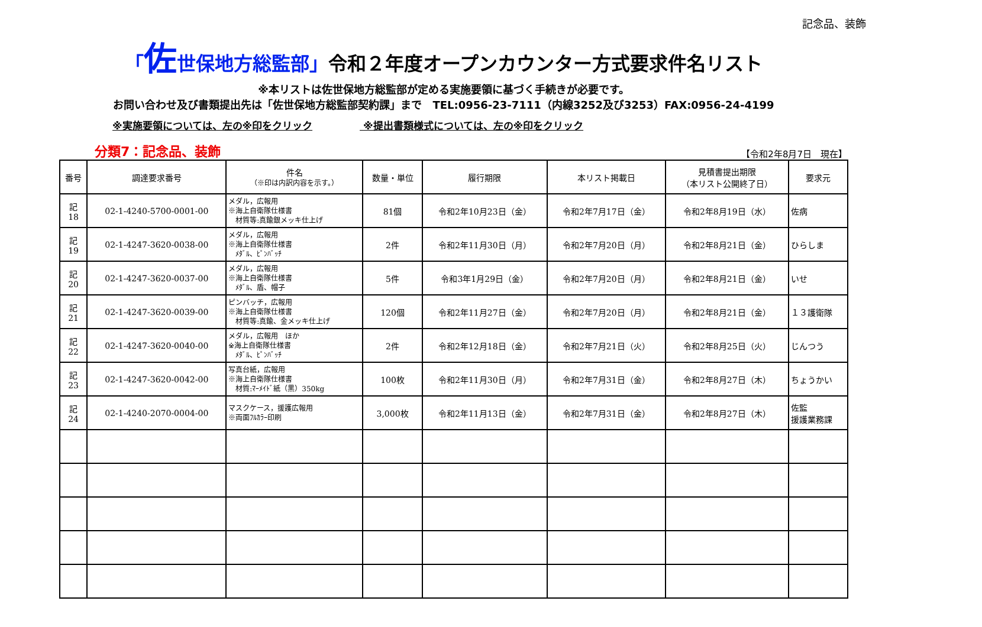記念品、装飾
「佐世保地方総監部」令和２年度オープンカウンター方式要求件名リスト
※本リストは佐世保地方総監部が定める実施要領に基づく手続きが必要です。
お問い合わせ及び書類提出先は「佐世保地方総監部契約課」まで　TEL:0956-23-7111（内線3252及び3253）FAX:0956-24-4199
※実施要領については、左の※印をクリック ※提出書類様式については、左の※印をクリック
分類7：記念品、装飾
【令和2年8月7日　現在】
| 番号 | 調達要求番号 | 件名 （※印は内訳内容を示す。） | 数量・単位 | 履行期限 | 本リスト掲載日 | 見積書提出期限 （本リスト公開終了日） | 要求元 |
| --- | --- | --- | --- | --- | --- | --- | --- |
| 記 18 | 02-1-4240-5700-0001-00 | メダル，広報用 ※海上自衛隊仕様書 材質等:真鍮銀メッキ仕上げ | 81個 | 令和2年10月23日（金） | 令和2年7月17日（金） | 令和2年8月19日（水） | 佐病 |
| 記 19 | 02-1-4247-3620-0038-00 | メダル，広報用 ※海上自衛隊仕様書 ﾒﾀﾞﾙ、ﾋﾟﾝﾊﾞｯﾁ | 2件 | 令和2年11月30日（月） | 令和2年7月20日（月） | 令和2年8月21日（金） | ひらしま |
| 記 20 | 02-1-4247-3620-0037-00 | メダル，広報用 ※海上自衛隊仕様書 ﾒﾀﾞﾙ、盾、帽子 | 5件 | 令和3年1月29日（金） | 令和2年7月20日（月） | 令和2年8月21日（金） | いせ |
| 記 21 | 02-1-4247-3620-0039-00 | ピンバッチ，広報用 ※海上自衛隊仕様書 材質等:真鍮、金メッキ仕上げ | 120個 | 令和2年11月27日（金） | 令和2年7月20日（月） | 令和2年8月21日（金） | １３護衛隊 |
| 記 22 | 02-1-4247-3620-0040-00 | メダル，広報用 ほか ※海上自衛隊仕様書 ﾒﾀﾞﾙ、ﾋﾟﾝﾊﾞｯﾁ | 2件 | 令和2年12月18日（金） | 令和2年7月21日（火） | 令和2年8月25日（火） | じんつう |
| 記 23 | 02-1-4247-3620-0042-00 | 写真台紙，広報用 ※海上自衛隊仕様書 材質:ﾏｰﾒｲﾄﾞ紙（黒）350kg | 100枚 | 令和2年11月30日（月） | 令和2年7月31日（金） | 令和2年8月27日（木） | ちょうかい |
| 記 24 | 02-1-4240-2070-0004-00 | マスクケース，援護広報用 ※両面ﾌﾙｶﾗｰ印刷 | 3,000枚 | 令和2年11月13日（金） | 令和2年7月31日（金） | 令和2年8月27日（木） | 佐監 援護業務課 |